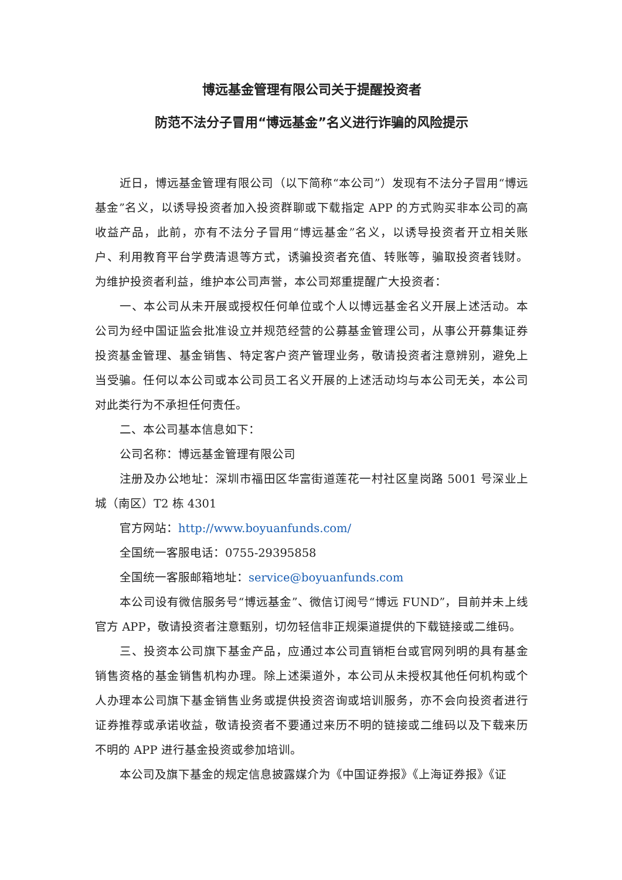博远基金管理有限公司关于提醒投资者
防范不法分子冒用“博远基金”名义进行诈骗的风险提示
近日，博远基金管理有限公司（以下简称“本公司”）发现有不法分子冒用“博远基金”名义，以诱导投资者加入投资群聊或下载指定 APP 的方式购买非本公司的高收益产品，此前，亦有不法分子冒用“博远基金”名义，以诱导投资者开立相关账户、利用教育平台学费清退等方式，诱骗投资者充值、转账等，骗取投资者钱财。为维护投资者利益，维护本公司声誉，本公司郑重提醒广大投资者：
一、本公司从未开展或授权任何单位或个人以博远基金名义开展上述活动。本公司为经中国证监会批准设立并规范经营的公募基金管理公司，从事公开募集证券投资基金管理、基金销售、特定客户资产管理业务，敬请投资者注意辨别，避免上当受骗。任何以本公司或本公司员工名义开展的上述活动均与本公司无关，本公司对此类行为不承担任何责任。
二、本公司基本信息如下：
公司名称：博远基金管理有限公司
注册及办公地址：深圳市福田区华富街道莲花一村社区皇岗路 5001 号深业上城（南区）T2 栋 4301
官方网站：http://www.boyuanfunds.com/
全国统一客服电话：0755-29395858
全国统一客服邮箱地址：service@boyuanfunds.com
本公司设有微信服务号“博远基金”、微信订阅号“博远 FUND”，目前并未上线官方 APP，敬请投资者注意甄别，切勿轻信非正规渠道提供的下载链接或二维码。
三、投资本公司旗下基金产品，应通过本公司直销柜台或官网列明的具有基金销售资格的基金销售机构办理。除上述渠道外，本公司从未授权其他任何机构或个人办理本公司旗下基金销售业务或提供投资咨询或培训服务，亦不会向投资者进行证券推荐或承诺收益，敬请投资者不要通过来历不明的链接或二维码以及下载来历不明的 APP 进行基金投资或参加培训。
本公司及旗下基金的规定信息披露媒介为《中国证券报》《上海证券报》《证